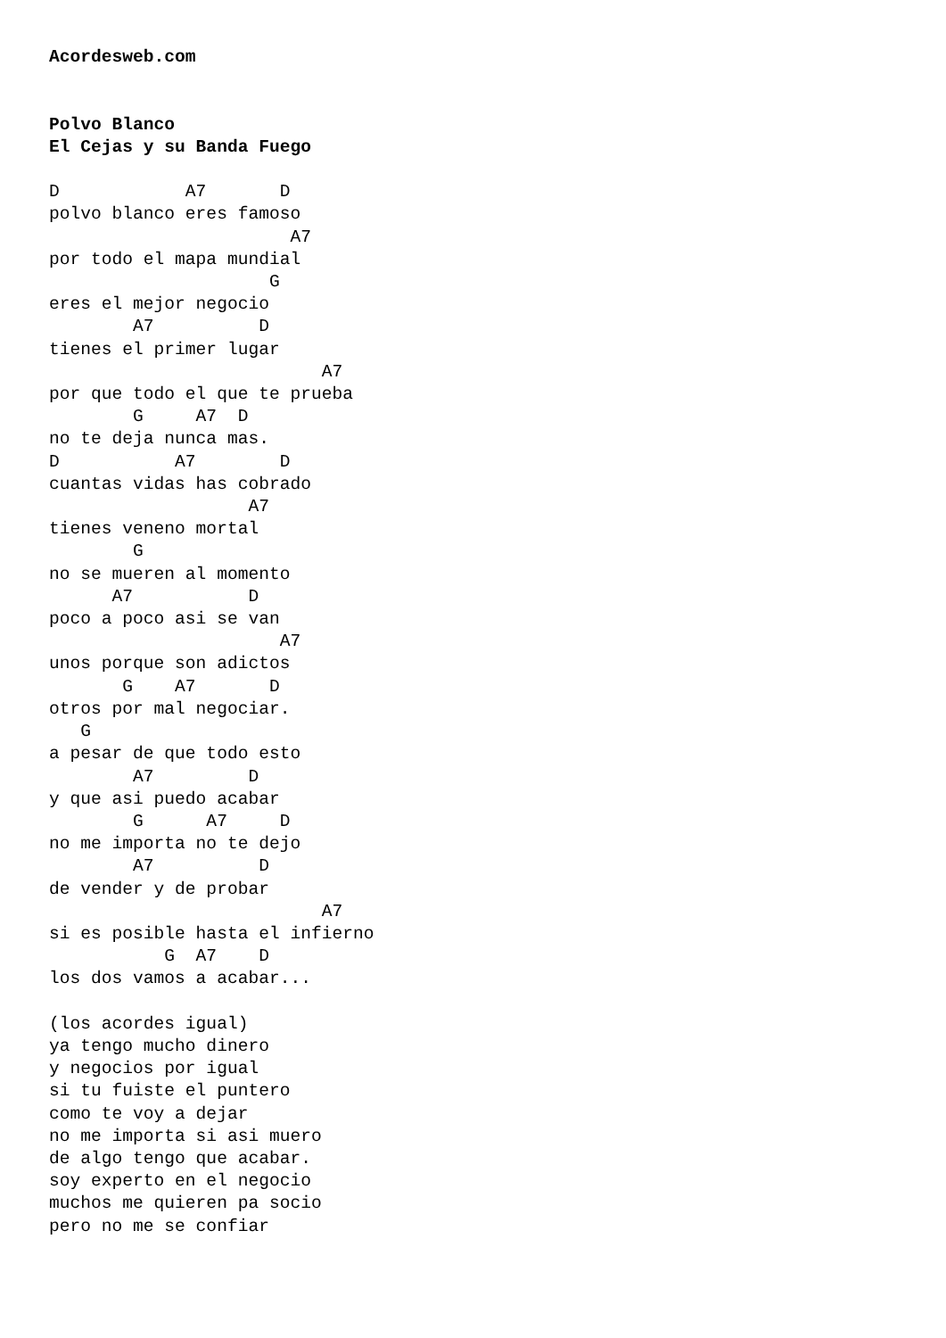Acordesweb.com


Polvo Blanco
El Cejas y su Banda Fuego

D            A7       D
polvo blanco eres famoso
                       A7
por todo el mapa mundial
                     G
eres el mejor negocio
        A7          D
tienes el primer lugar
                          A7
por que todo el que te prueba
        G     A7  D
no te deja nunca mas.
D           A7        D
cuantas vidas has cobrado
                   A7
tienes veneno mortal
        G
no se mueren al momento
      A7           D
poco a poco asi se van
                      A7
unos porque son adictos
       G    A7       D
otros por mal negociar.
   G
a pesar de que todo esto
        A7         D
y que asi puedo acabar
        G      A7     D
no me importa no te dejo
        A7          D
de vender y de probar
                          A7
si es posible hasta el infierno
           G  A7    D
los dos vamos a acabar...

(los acordes igual)
ya tengo mucho dinero
y negocios por igual
si tu fuiste el puntero
como te voy a dejar
no me importa si asi muero
de algo tengo que acabar.
soy experto en el negocio
muchos me quieren pa socio
pero no me se confiar